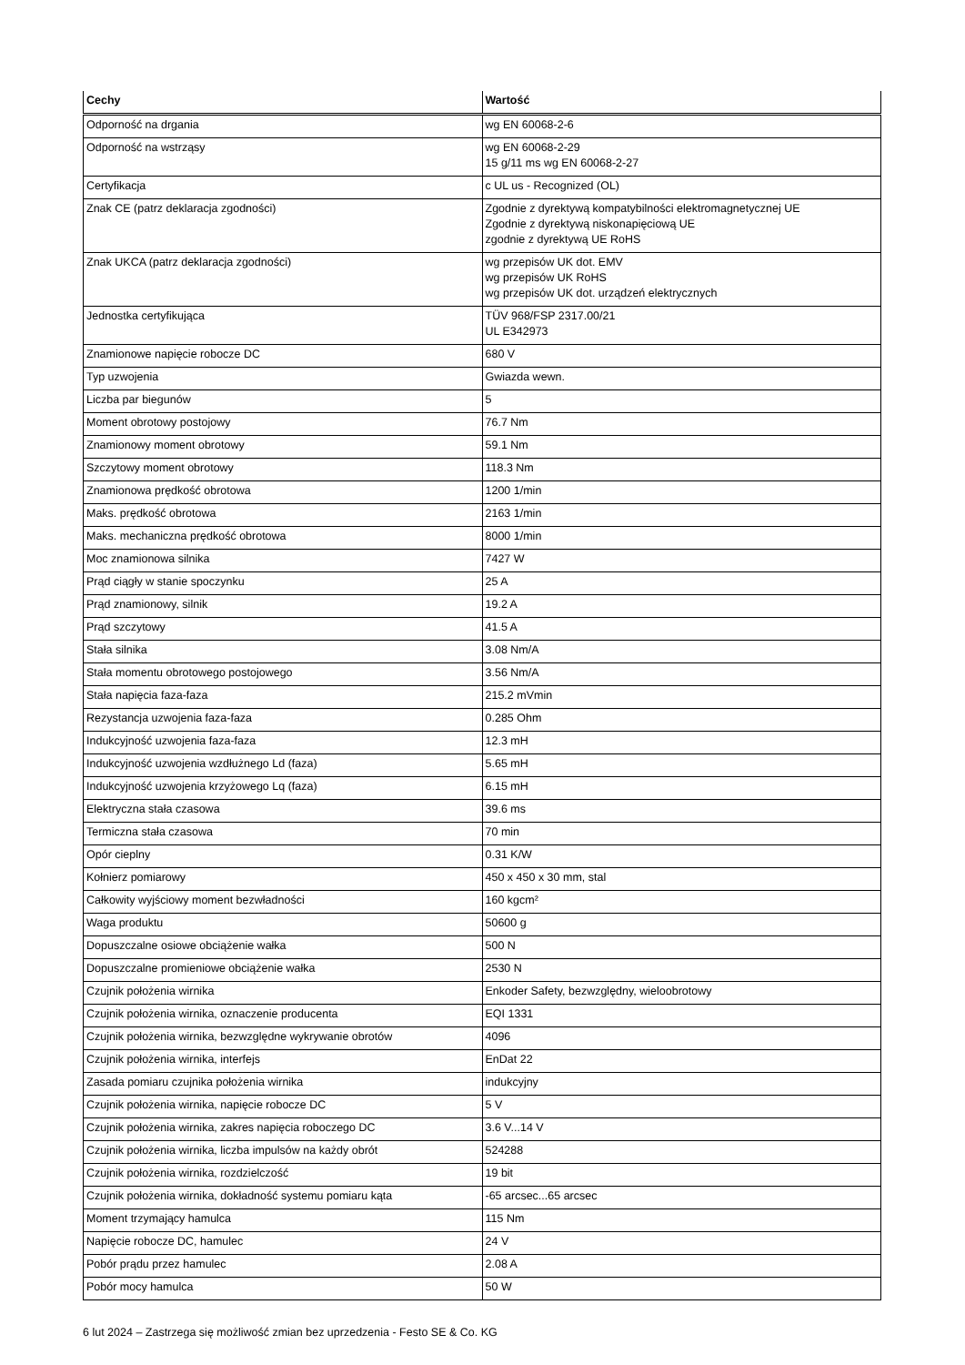| Cechy | Wartość |
| --- | --- |
| Odporność na drgania | wg EN 60068-2-6 |
| Odporność na wstrząsy | wg EN 60068-2-29 15 g/11 ms wg EN 60068-2-27 |
| Certyfikacja | c UL us - Recognized (OL) |
| Znak CE (patrz deklaracja zgodności) | Zgodnie z dyrektywą kompatybilności elektromagnetycznej UE Zgodnie z dyrektywą niskonapięciową UE zgodnie z dyrektywą UE RoHS |
| Znak UKCA (patrz deklaracja zgodności) | wg przepisów UK dot. EMV wg przepisów UK RoHS wg przepisów UK dot. urządzeń elektrycznych |
| Jednostka certyfikująca | TÜV 968/FSP 2317.00/21 UL E342973 |
| Znamionowe napięcie robocze DC | 680 V |
| Typ uzwojenia | Gwiazda wewn. |
| Liczba par biegunów | 5 |
| Moment obrotowy postojowy | 76.7 Nm |
| Znamionowy moment obrotowy | 59.1 Nm |
| Szczytowy moment obrotowy | 118.3 Nm |
| Znamionowa prędkość obrotowa | 1200 1/min |
| Maks. prędkość obrotowa | 2163 1/min |
| Maks. mechaniczna prędkość obrotowa | 8000 1/min |
| Moc znamionowa silnika | 7427 W |
| Prąd ciągły w stanie spoczynku | 25 A |
| Prąd znamionowy, silnik | 19.2 A |
| Prąd szczytowy | 41.5 A |
| Stała silnika | 3.08 Nm/A |
| Stała momentu obrotowego postojowego | 3.56 Nm/A |
| Stała napięcia faza-faza | 215.2 mVmin |
| Rezystancja uzwojenia faza-faza | 0.285 Ohm |
| Indukcyjność uzwojenia faza-faza | 12.3 mH |
| Indukcyjność uzwojenia wzdłużnego Ld (faza) | 5.65 mH |
| Indukcyjność uzwojenia krzyżowego Lq (faza) | 6.15 mH |
| Elektryczna stała czasowa | 39.6 ms |
| Termiczna stała czasowa | 70 min |
| Opór cieplny | 0.31 K/W |
| Kołnierz pomiarowy | 450 x 450 x 30 mm, stal |
| Całkowity wyjściowy moment bezwładności | 160 kgcm² |
| Waga produktu | 50600 g |
| Dopuszczalne osiowe obciążenie wałka | 500 N |
| Dopuszczalne promieniowe obciążenie wałka | 2530 N |
| Czujnik położenia wirnika | Enkoder Safety, bezwzględny, wieloobrotowy |
| Czujnik położenia wirnika, oznaczenie producenta | EQI 1331 |
| Czujnik położenia wirnika, bezwzględne wykrywanie obrotów | 4096 |
| Czujnik położenia wirnika, interfejs | EnDat 22 |
| Zasada pomiaru czujnika położenia wirnika | indukcyjny |
| Czujnik położenia wirnika, napięcie robocze DC | 5 V |
| Czujnik położenia wirnika, zakres napięcia roboczego DC | 3.6 V...14 V |
| Czujnik położenia wirnika, liczba impulsów na każdy obrót | 524288 |
| Czujnik położenia wirnika, rozdzielczość | 19 bit |
| Czujnik położenia wirnika, dokładność systemu pomiaru kąta | -65 arcsec...65 arcsec |
| Moment trzymający hamulca | 115 Nm |
| Napięcie robocze DC, hamulec | 24 V |
| Pobór prądu przez hamulec | 2.08 A |
| Pobór mocy hamulca | 50 W |
6 lut 2024 – Zastrzega się możliwość zmian bez uprzedzenia - Festo SE & Co. KG